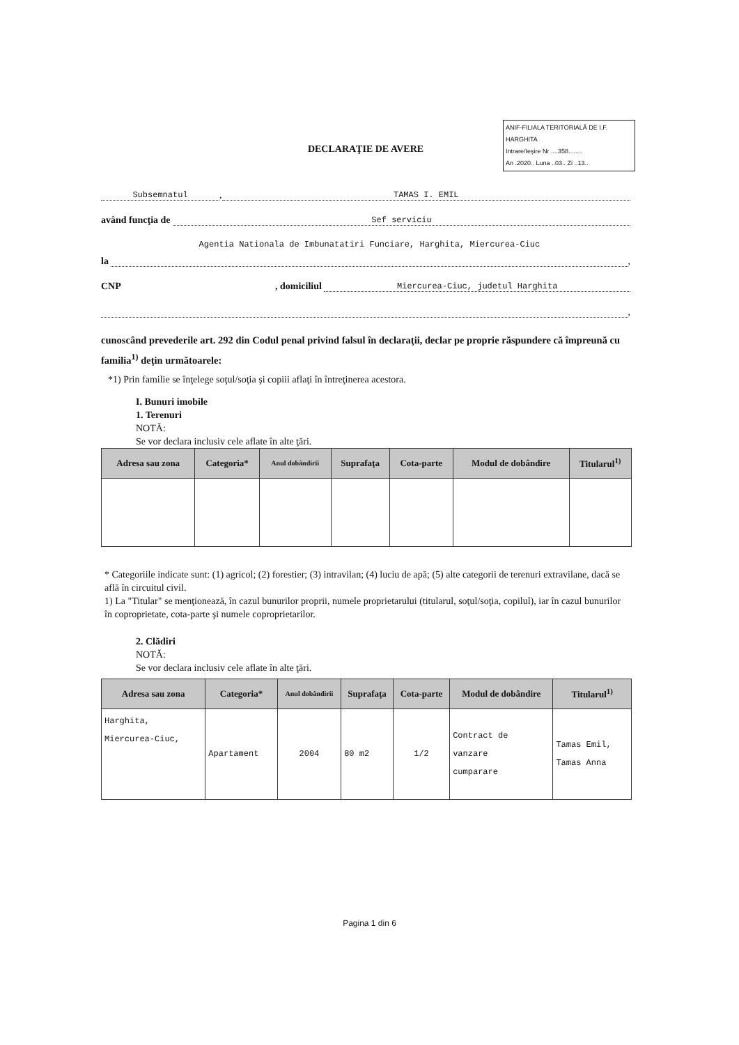ANIF-FILIALA TERITORIALĂ DE I.F. HARGHITA
Intrare/Ieşire Nr ....358........
An .2020.. Luna ..03.. Zi ..13..
DECLARAŢIE DE AVERE
Subsemnatul, TAMAS I. EMIL
având funcţia de Sef serviciu
la Agentia Nationala de Imbunatatiri Funciare, Harghita, Miercurea-Ciuc,
CNP, domiciliul Miercurea-Ciuc, judetul Harghita
,
cunoscând prevederile art. 292 din Codul penal privind falsul în declaraţii, declar pe proprie răspundere că împreună cu familia<sup>1)</sup> deţin următoarele:
*1) Prin familie se înţelege soţul/soţia şi copiii aflaţi în întreţinerea acestora.
I. Bunuri imobile
1. Terenuri
NOTĂ:
Se vor declara inclusiv cele aflate în alte ţări.
| Adresa sau zona | Categoria* | Anul dobândirii | Suprafaţa | Cota-parte | Modul de dobândire | Titularul<sup>1)</sup> |
| --- | --- | --- | --- | --- | --- | --- |
* Categoriile indicate sunt: (1) agricol; (2) forestier; (3) intravilan; (4) luciu de apă; (5) alte categorii de terenuri extravilane, dacă se află în circuitul civil.
1) La "Titular" se menţionează, în cazul bunurilor proprii, numele proprietarului (titularul, soţul/soţia, copilul), iar în cazul bunurilor în coproprietate, cota-parte şi numele coproprietarilor.
2. Clădiri
NOTĂ:
Se vor declara inclusiv cele aflate în alte ţări.
| Adresa sau zona | Categoria* | Anul dobândirii | Suprafaţa | Cota-parte | Modul de dobândire | Titularul<sup>1)</sup> |
| --- | --- | --- | --- | --- | --- | --- |
| Harghita, Miercurea-Ciuc, | Apartament | 2004 | 80 m2 | 1/2 | Contract de vanzare cumparare | Tamas Emil, Tamas Anna |
Pagina 1 din 6